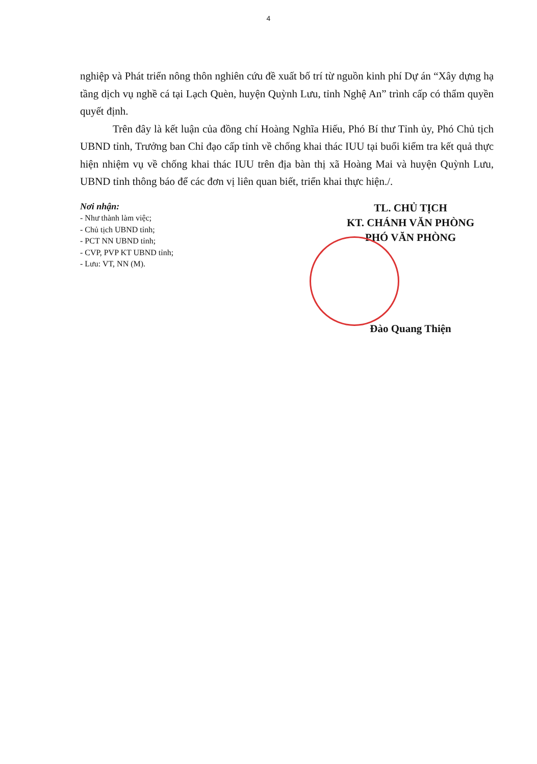4
nghiệp và Phát triển nông thôn nghiên cứu đề xuất bố trí từ nguồn kinh phí Dự án “Xây dựng hạ tầng dịch vụ nghề cá tại Lạch Quèn, huyện Quỳnh Lưu, tỉnh Nghệ An” trình cấp có thẩm quyền quyết định.
Trên đây là kết luận của đồng chí Hoàng Nghĩa Hiếu, Phó Bí thư Tỉnh ủy, Phó Chủ tịch UBND tỉnh, Trưởng ban Chỉ đạo cấp tỉnh về chống khai thác IUU tại buổi kiểm tra kết quả thực hiện nhiệm vụ về chống khai thác IUU trên địa bàn thị xã Hoàng Mai và huyện Quỳnh Lưu, UBND tỉnh thông báo để các đơn vị liên quan biết, triển khai thực hiện./.
Nơi nhận:
- Như thành làm việc;
- Chủ tịch UBND tỉnh;
- PCT NN UBND tỉnh;
- CVP, PVP KT UBND tỉnh;
- Lưu: VT, NN (M).
TL. CHỦ TỊCH
KT. CHÁNH VĂN PHÒNG
PHÓ VĂN PHÒNG
Đào Quang Thiện